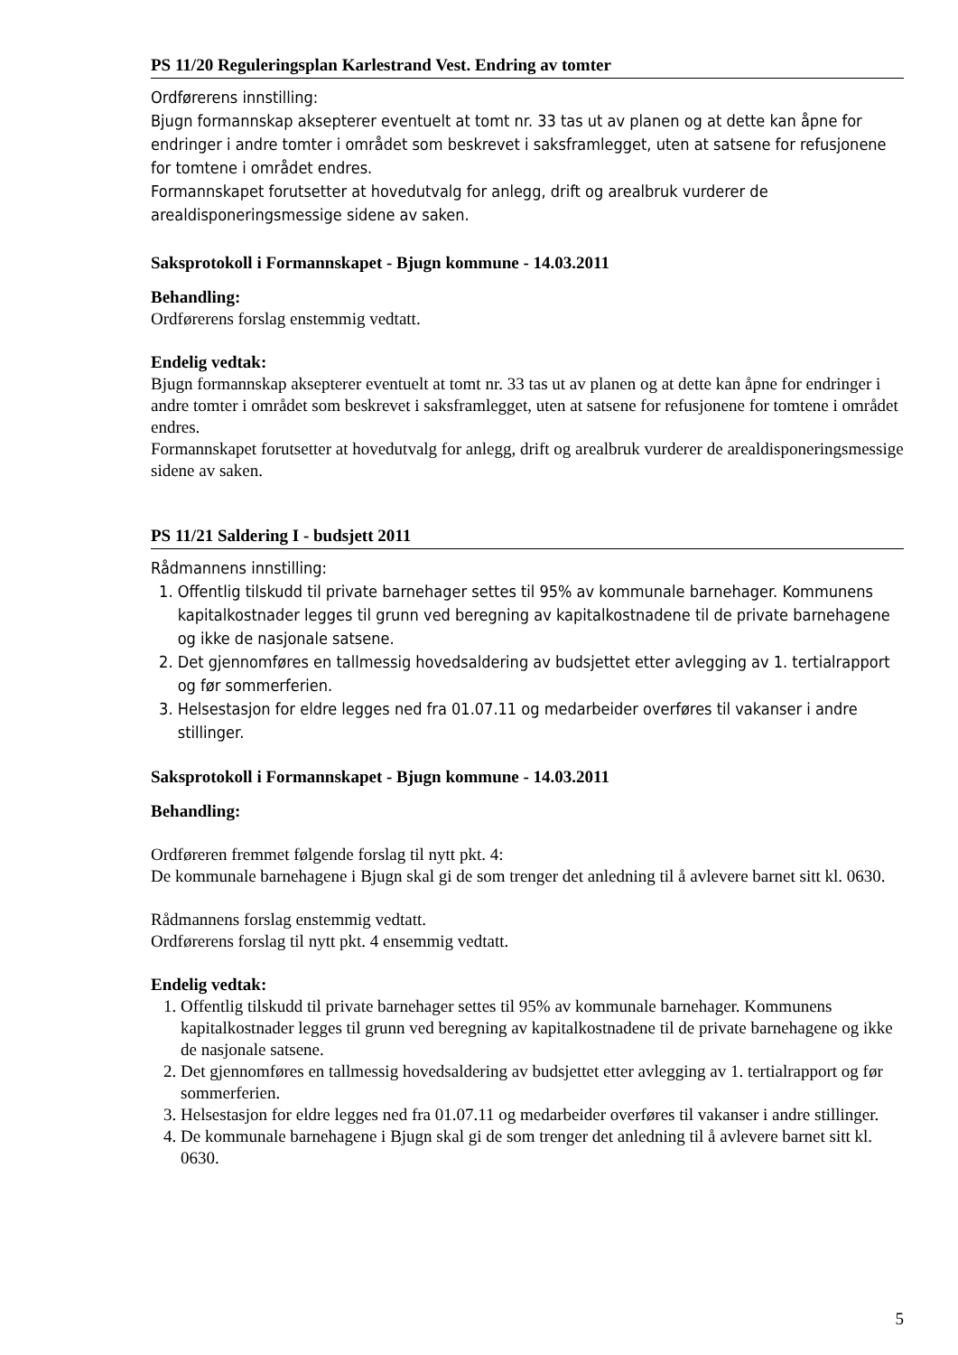PS 11/20 Reguleringsplan Karlestrand Vest. Endring av tomter
Ordførerens innstilling:
Bjugn formannskap aksepterer eventuelt at tomt nr. 33 tas ut av planen og at dette kan åpne for endringer i andre tomter i området som beskrevet i saksframlegget, uten at satsene for refusjonene for tomtene i området endres.
Formannskapet forutsetter at hovedutvalg for anlegg, drift og arealbruk vurderer de arealdisponeringsmessige sidene av saken.
Saksprotokoll i Formannskapet - Bjugn kommune - 14.03.2011
Behandling:
Ordførerens forslag enstemmig vedtatt.
Endelig vedtak:
Bjugn formannskap aksepterer eventuelt at tomt nr. 33 tas ut av planen og at dette kan åpne for endringer i andre tomter i området som beskrevet i saksframlegget, uten at satsene for refusjonene for tomtene i området endres.
Formannskapet forutsetter at hovedutvalg for anlegg, drift og arealbruk vurderer de arealdisponeringsmessige sidene av saken.
PS 11/21 Saldering I - budsjett 2011
Rådmannens innstilling:
1. Offentlig tilskudd til private barnehager settes til 95% av kommunale barnehager. Kommunens kapitalkostnader legges til grunn ved beregning av kapitalkostnadene til de private barnehagene og ikke de nasjonale satsene.
2. Det gjennomføres en tallmessig hovedsaldering av budsjettet etter avlegging av 1. tertialrapport og før sommerferien.
3. Helsestasjon for eldre legges ned fra 01.07.11 og medarbeider overføres til vakanser i andre stillinger.
Saksprotokoll i Formannskapet - Bjugn kommune - 14.03.2011
Behandling:
Ordføreren fremmet følgende forslag til nytt pkt. 4:
De kommunale barnehagene i Bjugn skal gi de som trenger det anledning til å avlevere barnet sitt kl. 0630.
Rådmannens forslag enstemmig vedtatt.
Ordførerens forslag til nytt pkt. 4 ensemmig vedtatt.
Endelig vedtak:
1. Offentlig tilskudd til private barnehager settes til 95% av kommunale barnehager. Kommunens kapitalkostnader legges til grunn ved beregning av kapitalkostnadene til de private barnehagene og ikke de nasjonale satsene.
2. Det gjennomføres en tallmessig hovedsaldering av budsjettet etter avlegging av 1. tertialrapport og før sommerferien.
3. Helsestasjon for eldre legges ned fra 01.07.11 og medarbeider overføres til vakanser i andre stillinger.
4. De kommunale barnehagene i Bjugn skal gi de som trenger det anledning til å avlevere barnet sitt kl. 0630.
5